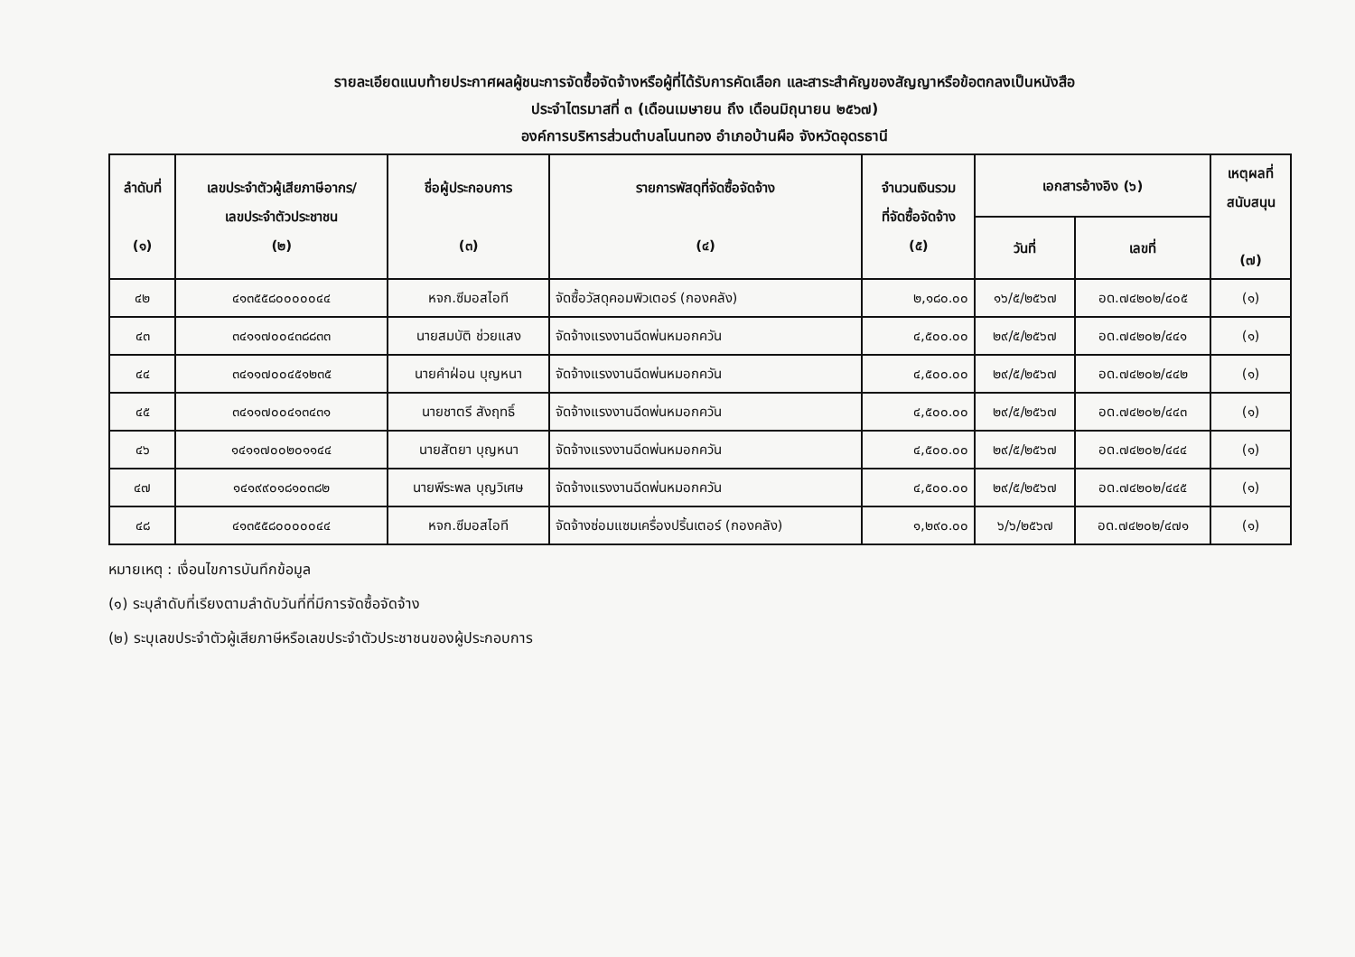รายละเอียดแนบท้ายประกาศผลผู้ชนะการจัดซื้อจัดจ้างหรือผู้ที่ได้รับการคัดเลือก และสาระสำคัญของสัญญาหรือข้อตกลงเป็นหนังสือ
ประจำไตรมาสที่ ๓ (เดือนเมษายน ถึง เดือนมิถุนายน ๒๕๖๗)
องค์การบริหารส่วนตำบลโนนทอง อำเภอบ้านผือ จังหวัดอุดรธานี
| ลำดับที่ (๑) | เลขประจำตัวผู้เสียภาษีอากร/ เลขประจำตัวประชาชน (๒) | ชื่อผู้ประกอบการ (๓) | รายการพัสดุที่จัดซื้อจัดจ้าง (๔) | จำนวนเงินรวม ที่จัดซื้อจัดจ้าง (๕) | เอกสารอ้างอิง (๖) | | เหตุผลที่ สนับสนุน (๗) |
| --- | --- | --- | --- | --- | --- | --- | --- |
| | | | | | วันที่ | เลขที่ | |
| ๔๒ | ๔๑๓๕๕๘๐๐๐๐๐๔๔ | หจก.ซีมอสไอที | จัดซื้อวัสดุคอมพิวเตอร์ (กองคลัง) | ๒,๑๘๐.๐๐ | ๑๖/๕/๒๕๖๗ | อด.๗๔๒๐๒/๔๐๕ | (๑) |
| ๔๓ | ๓๔๑๑๗๐๐๔๓๘๘๓๓ | นายสมบัติ ช่วยแสง | จัดจ้างแรงงานฉีดพ่นหมอกควัน | ๔,๕๐๐.๐๐ | ๒๙/๕/๒๕๖๗ | อด.๗๔๒๐๒/๔๔๑ | (๑) |
| ๔๔ | ๓๔๑๑๗๐๐๔๕๑๒๓๕ | นายคำฝ่อน บุญหนา | จัดจ้างแรงงานฉีดพ่นหมอกควัน | ๔,๕๐๐.๐๐ | ๒๙/๕/๒๕๖๗ | อด.๗๔๒๐๒/๔๔๒ | (๑) |
| ๔๕ | ๓๔๑๑๗๐๐๔๑๓๔๓๑ | นายชาตรี สังฤทธิ์ | จัดจ้างแรงงานฉีดพ่นหมอกควัน | ๔,๕๐๐.๐๐ | ๒๙/๕/๒๕๖๗ | อด.๗๔๒๐๒/๔๔๓ | (๑) |
| ๔๖ | ๑๔๑๑๗๐๐๒๐๑๑๔๔ | นายสัตยา บุญหนา | จัดจ้างแรงงานฉีดพ่นหมอกควัน | ๔,๕๐๐.๐๐ | ๒๙/๕/๒๕๖๗ | อด.๗๔๒๐๒/๔๔๔ | (๑) |
| ๔๗ | ๑๔๑๙๙๐๑๘๑๐๓๘๒ | นายพีระพล บุญวิเศษ | จัดจ้างแรงงานฉีดพ่นหมอกควัน | ๔,๕๐๐.๐๐ | ๒๙/๕/๒๕๖๗ | อด.๗๔๒๐๒/๔๔๕ | (๑) |
| ๔๘ | ๔๑๓๕๕๘๐๐๐๐๐๔๔ | หจก.ซีมอสไอที | จัดจ้างซ่อมแซมเครื่องปริ้นเตอร์ (กองคลัง) | ๑,๒๙๐.๐๐ | ๖/๖/๒๕๖๗ | อด.๗๔๒๐๒/๔๗๑ | (๑) |
หมายเหตุ : เงื่อนไขการบันทึกข้อมูล
(๑) ระบุลำดับที่เรียงตามลำดับวันที่ที่มีการจัดซื้อจัดจ้าง
(๒) ระบุเลขประจำตัวผู้เสียภาษีหรือเลขประจำตัวประชาชนของผู้ประกอบการ